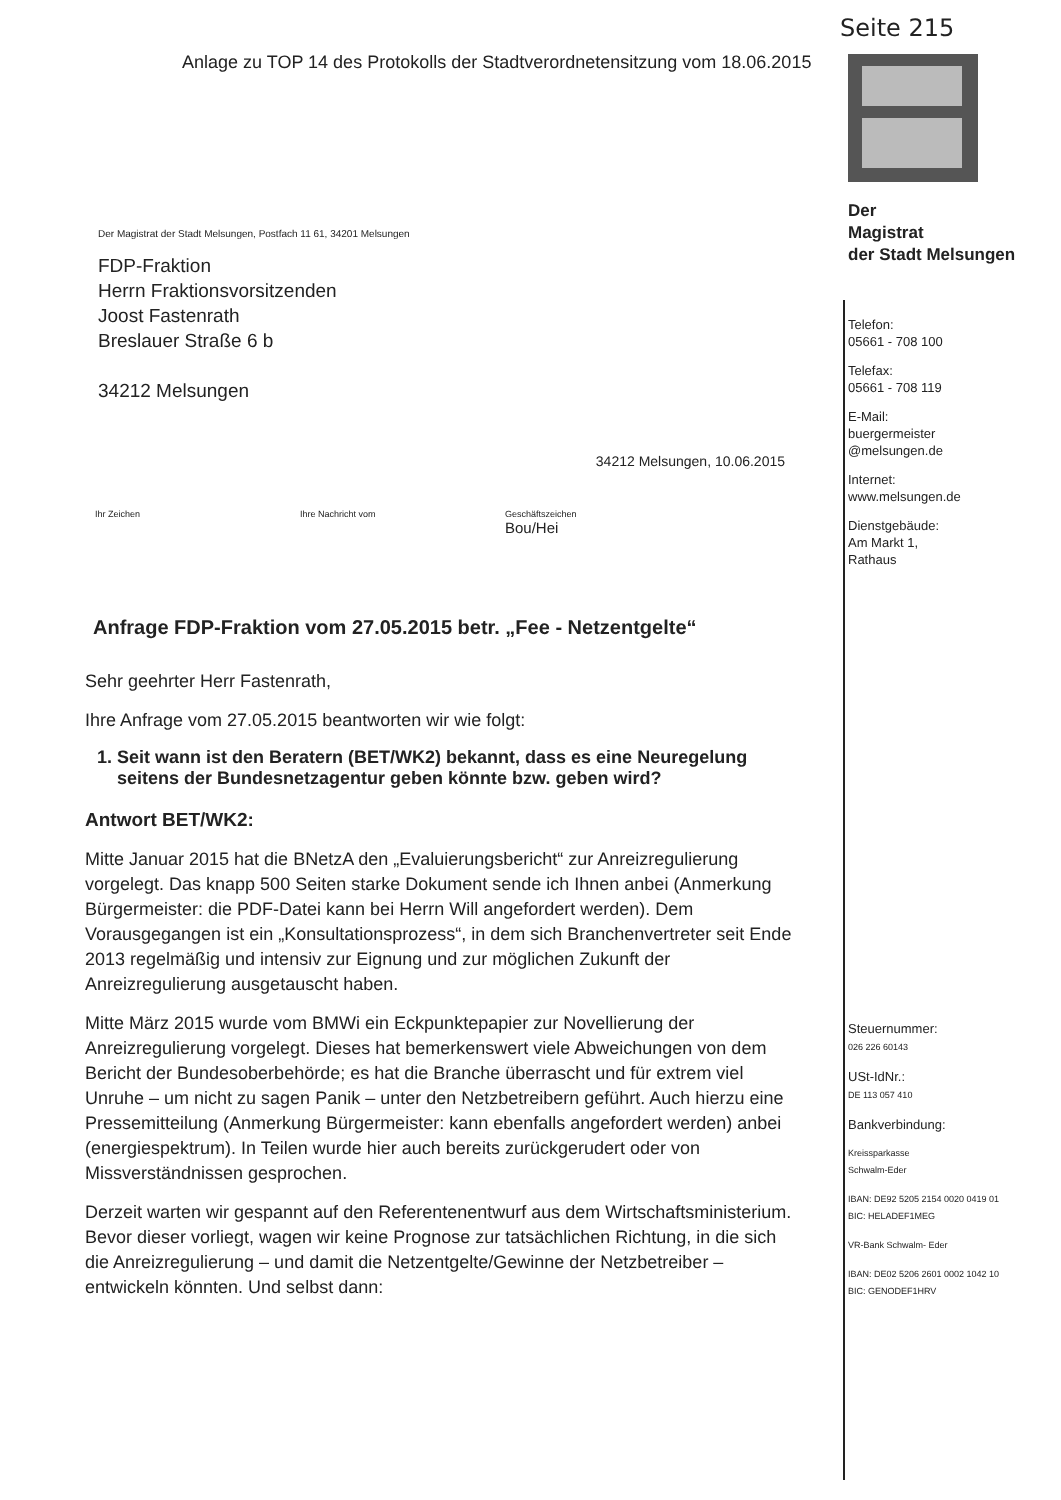Anlage zu TOP 14 des Protokolls der Stadtverordnetensitzung vom 18.06.2015
Seite 215
Der
Magistrat
der Stadt Melsungen
Telefon:
05661 - 708 100
Telefax:
05661 - 708 119
E-Mail:
buergermeister
@melsungen.de
Internet:
www.melsungen.de
Dienstgebäude:
Am Markt 1,
Rathaus
Steuernummer:
026 226 60143
USt-IdNr.:
DE 113 057 410
Bankverbindung:
Kreissparkasse
Schwalm-Eder
IBAN: DE92 5205 2154 0020 0419 01
BIC: HELADEF1MEG
VR-Bank Schwalm- Eder
IBAN: DE02 5206 2601 0002 1042 10
BIC: GENODEF1HRV
Der Magistrat der Stadt Melsungen, Postfach 11 61, 34201 Melsungen
FDP-Fraktion
Herrn Fraktionsvorsitzenden
Joost Fastenrath
Breslauer Straße 6 b
34212 Melsungen
34212 Melsungen, 10.06.2015
Ihr Zeichen Ihre Nachricht vom Geschäftszeichen
Bou/Hei
Anfrage FDP-Fraktion vom 27.05.2015 betr. „Fee - Netzentgelte“
Sehr geehrter Herr Fastenrath,
Ihre Anfrage vom 27.05.2015 beantworten wir wie folgt:
1. Seit wann ist den Beratern (BET/WK2) bekannt, dass es eine Neuregelung seitens der Bundesnetzagentur geben könnte bzw. geben wird?
Antwort BET/WK2:
Mitte Januar 2015 hat die BNetzA den „Evaluierungsbericht“ zur Anreizregulierung vorgelegt. Das knapp 500 Seiten starke Dokument sende ich Ihnen anbei (Anmerkung Bürgermeister: die PDF-Datei kann bei Herrn Will angefordert werden). Dem Vorausgegangen ist ein „Konsultationsprozess“, in dem sich Branchenvertreter seit Ende 2013 regelmäßig und intensiv zur Eignung und zur möglichen Zukunft der Anreizregulierung ausgetauscht haben.
Mitte März 2015 wurde vom BMWi ein Eckpunktepapier zur Novellierung der Anreizregulierung vorgelegt. Dieses hat bemerkenswert viele Abweichungen von dem Bericht der Bundesoberbehörde; es hat die Branche überrascht und für extrem viel Unruhe – um nicht zu sagen Panik – unter den Netzbetreibern geführt. Auch hierzu eine Pressemitteilung (Anmerkung Bürgermeister: kann ebenfalls angefordert werden) anbei (energiespektrum). In Teilen wurde hier auch bereits zurückgerudert oder von Missverständnissen gesprochen.
Derzeit warten wir gespannt auf den Referentenentwurf aus dem Wirtschaftsministerium. Bevor dieser vorliegt, wagen wir keine Prognose zur tatsächlichen Richtung, in die sich die Anreizregulierung – und damit die Netzentgelte/Gewinne der Netzbetreiber – entwickeln könnten. Und selbst dann: